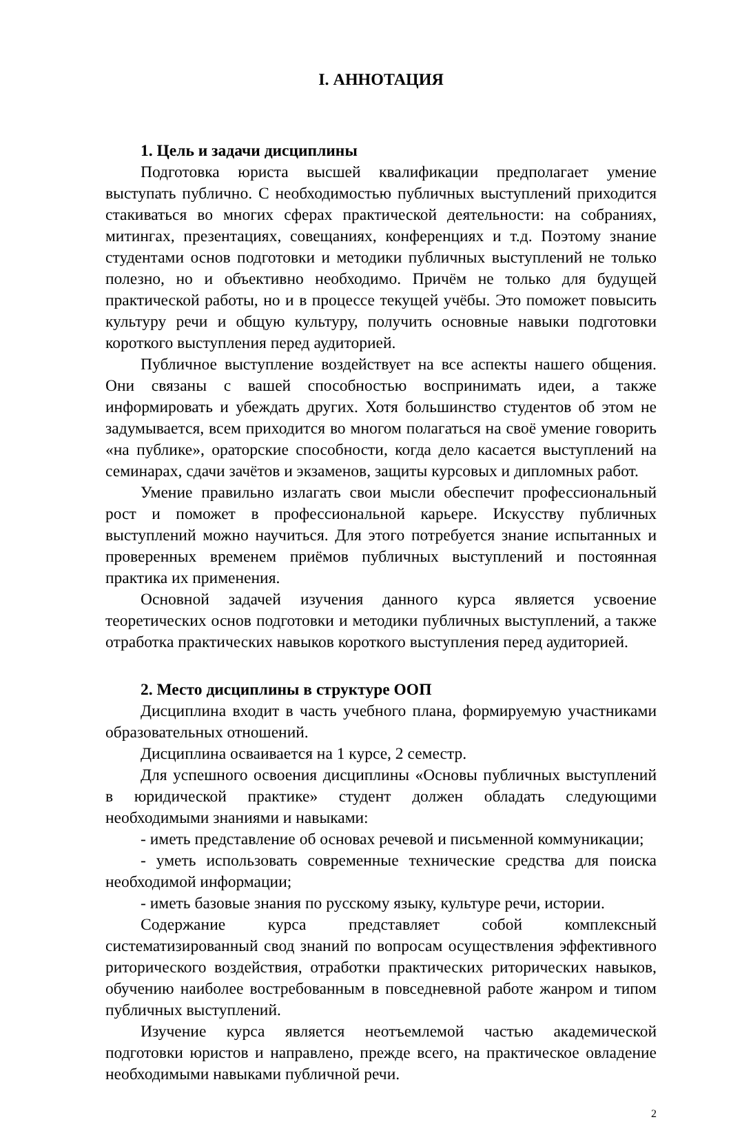I. АННОТАЦИЯ
1. Цель и задачи дисциплины
Подготовка юриста высшей квалификации предполагает умение выступать публично. С необходимостью публичных выступлений приходится стакиваться во многих сферах практической деятельности: на собраниях, митингах, презентациях, совещаниях, конференциях и т.д. Поэтому знание студентами основ подготовки и методики публичных выступлений не только полезно, но и объективно необходимо. Причём не только для будущей практической работы, но и в процессе текущей учёбы. Это поможет повысить культуру речи и общую культуру, получить основные навыки подготовки короткого выступления перед аудиторией.
Публичное выступление воздействует на все аспекты нашего общения. Они связаны с вашей способностью воспринимать идеи, а также информировать и убеждать других. Хотя большинство студентов об этом не задумывается, всем приходится во многом полагаться на своё умение говорить «на публике», ораторские способности, когда дело касается выступлений на семинарах, сдачи зачётов и экзаменов, защиты курсовых и дипломных работ.
Умение правильно излагать свои мысли обеспечит профессиональный рост и поможет в профессиональной карьере. Искусству публичных выступлений можно научиться. Для этого потребуется знание испытанных и проверенных временем приёмов публичных выступлений и постоянная практика их применения.
Основной задачей изучения данного курса является усвоение теоретических основ подготовки и методики публичных выступлений, а также отработка практических навыков короткого выступления перед аудиторией.
2. Место дисциплины в структуре ООП
Дисциплина входит в часть учебного плана, формируемую участниками образовательных отношений.
Дисциплина осваивается на 1 курсе, 2 семестр.
Для успешного освоения дисциплины «Основы публичных выступлений в юридической практике» студент должен обладать следующими необходимыми знаниями и навыками:
- иметь представление об основах речевой и письменной коммуникации;
- уметь использовать современные технические средства для поиска необходимой информации;
- иметь базовые знания по русскому языку, культуре речи, истории.
Содержание курса представляет собой комплексный систематизированный свод знаний по вопросам осуществления эффективного риторического воздействия, отработки практических риторических навыков, обучению наиболее востребованным в повседневной работе жанром и типом публичных выступлений.
Изучение курса является неотъемлемой частью академической подготовки юристов и направлено, прежде всего, на практическое овладение необходимыми навыками публичной речи.
2